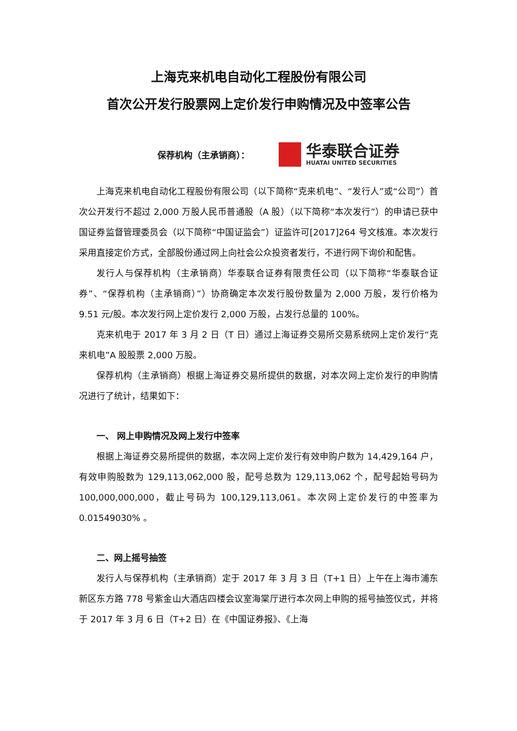上海克来机电自动化工程股份有限公司
首次公开发行股票网上定价发行申购情况及中签率公告
保荐机构（主承销商）：
华泰联合证券
HUATAI UNITED SECURITIES
上海克来机电自动化工程股份有限公司（以下简称“克来机电”、“发行人”或“公司”）首次公开发行不超过 2,000 万股人民币普通股（A 股）（以下简称“本次发行”）的申请已获中国证券监督管理委员会（以下简称“中国证监会”）证监许可[2017]264 号文核准。本次发行采用直接定价方式，全部股份通过网上向社会公众投资者发行，不进行网下询价和配售。
发行人与保荐机构（主承销商）华泰联合证券有限责任公司（以下简称“华泰联合证券”、“保荐机构（主承销商）”）协商确定本次发行股份数量为 2,000 万股，发行价格为 9.51 元/股。本次发行网上定价发行 2,000 万股，占发行总量的 100%。
克来机电于 2017 年 3 月 2 日（T 日）通过上海证券交易所交易系统网上定价发行“克来机电”A 股股票 2,000 万股。
保荐机构（主承销商）根据上海证券交易所提供的数据，对本次网上定价发行的申购情况进行了统计，结果如下：
一、 网上申购情况及网上发行中签率
根据上海证券交易所提供的数据，本次网上定价发行有效申购户数为 14,429,164 户，有效申购股数为 129,113,062,000 股，配号总数为 129,113,062 个，配号起始号码为 100,000,000,000，截止号码为 100,129,113,061。本次网上定价发行的中签率为 0.01549030% 。
二、网上摇号抽签
发行人与保荐机构（主承销商）定于 2017 年 3 月 3 日（T+1 日）上午在上海市浦东新区东方路 778 号紫金山大酒店四楼会议室海棠厅进行本次网上申购的摇号抽签仪式，并将于 2017 年 3 月 6 日（T+2 日）在《中国证券报》、《上海